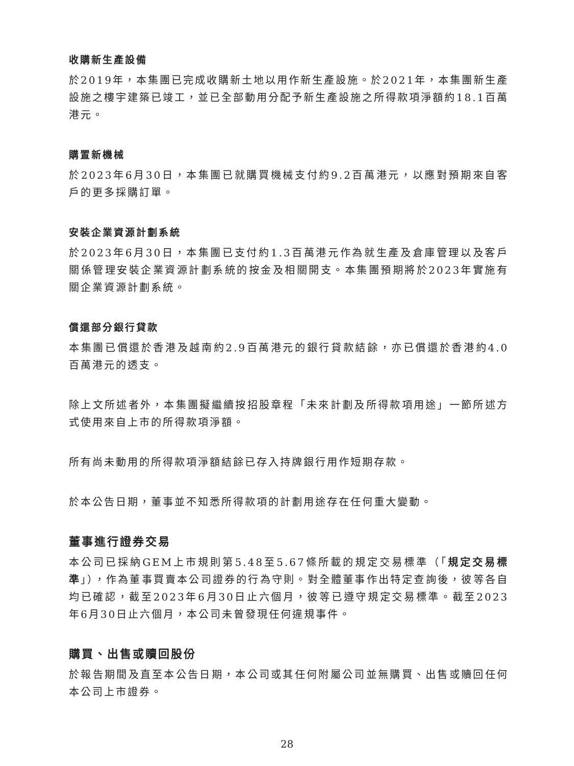收購新生產設備
於2019年，本集團已完成收購新土地以用作新生產設施。於2021年，本集團新生產設施之樓宇建築已竣工，並已全部動用分配予新生產設施之所得款項淨額約18.1百萬港元。
購置新機械
於2023年6月30日，本集團已就購買機械支付約9.2百萬港元，以應對預期來自客戶的更多採購訂單。
安裝企業資源計劃系統
於2023年6月30日，本集團已支付約1.3百萬港元作為就生產及倉庫管理以及客戶關係管理安裝企業資源計劃系統的按金及相關開支。本集團預期將於2023年實施有關企業資源計劃系統。
償還部分銀行貸款
本集團已償還於香港及越南約2.9百萬港元的銀行貸款結餘，亦已償還於香港約4.0百萬港元的透支。
除上文所述者外，本集團擬繼續按招股章程「未來計劃及所得款項用途」一節所述方式使用來自上市的所得款項淨額。
所有尚未動用的所得款項淨額結餘已存入持牌銀行用作短期存款。
於本公告日期，董事並不知悉所得款項的計劃用途存在任何重大變動。
董事進行證券交易
本公司已採納GEM上市規則第5.48至5.67條所載的規定交易標準（「規定交易標準」），作為董事買賣本公司證券的行為守則。對全體董事作出特定查詢後，彼等各自均已確認，截至2023年6月30日止六個月，彼等已遵守規定交易標準。截至2023年6月30日止六個月，本公司未曾發現任何違規事件。
購買、出售或贖回股份
於報告期間及直至本公告日期，本公司或其任何附屬公司並無購買、出售或贖回任何本公司上市證券。
28